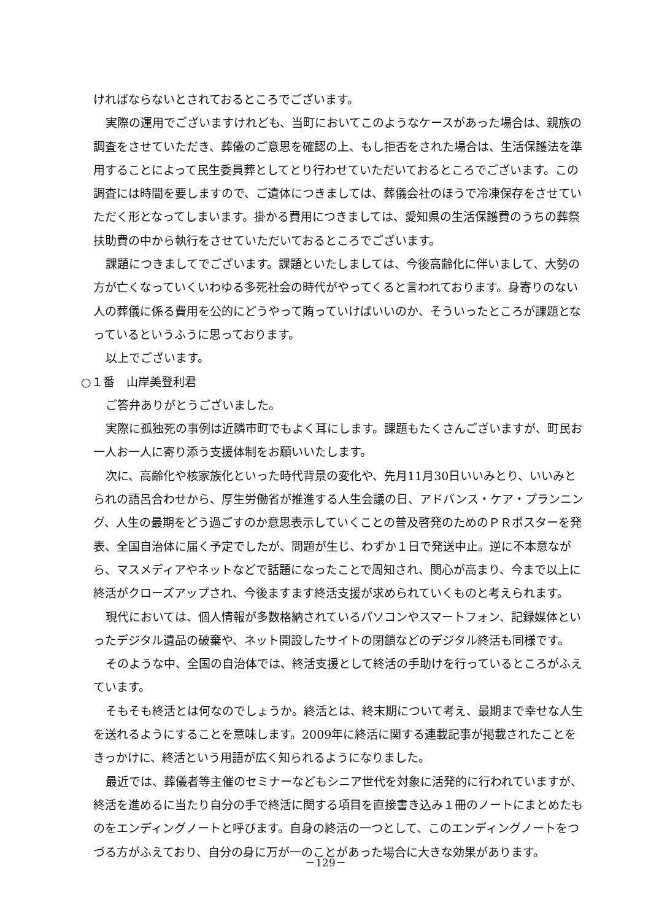ければならないとされておるところでございます。
実際の運用でございますけれども、当町においてこのようなケースがあった場合は、親族の調査をさせていただき、葬儀のご意思を確認の上、もし拒否をされた場合は、生活保護法を準用することによって民生委員葬としてとり行わせていただいておるところでございます。この調査には時間を要しますので、ご遺体につきましては、葬儀会社のほうで冷凍保存をさせていただく形となってしまいます。掛かる費用につきましては、愛知県の生活保護費のうちの葬祭扶助費の中から執行をさせていただいておるところでございます。
課題につきましてでございます。課題といたしましては、今後高齢化に伴いまして、大勢の方が亡くなっていくいわゆる多死社会の時代がやってくると言われております。身寄りのない人の葬儀に係る費用を公的にどうやって賄っていけばいいのか、そういったところが課題となっているというふうに思っております。
以上でございます。
○１番　山岸美登利君
ご答弁ありがとうございました。
実際に孤独死の事例は近隣市町でもよく耳にします。課題もたくさんございますが、町民お一人お一人に寄り添う支援体制をお願いいたします。
次に、高齢化や核家族化といった時代背景の変化や、先月11月30日いいみとり、いいみとられの語呂合わせから、厚生労働省が推進する人生会議の日、アドバンス・ケア・プランニング、人生の最期をどう過ごすのか意思表示していくことの普及啓発のためのＰＲポスターを発表、全国自治体に届く予定でしたが、問題が生じ、わずか１日で発送中止。逆に不本意ながら、マスメディアやネットなどで話題になったことで周知され、関心が高まり、今まで以上に終活がクローズアップされ、今後ますます終活支援が求められていくものと考えられます。
現代においては、個人情報が多数格納されているパソコンやスマートフォン、記録媒体といったデジタル遺品の破棄や、ネット開設したサイトの閉鎖などのデジタル終活も同様です。
そのような中、全国の自治体では、終活支援として終活の手助けを行っているところがふえています。
そもそも終活とは何なのでしょうか。終活とは、終末期について考え、最期まで幸せな人生を送れるようにすることを意味します。2009年に終活に関する連載記事が掲載されたことをきっかけに、終活という用語が広く知られるようになりました。
最近では、葬儀者等主催のセミナーなどもシニア世代を対象に活発的に行われていますが、終活を進めるに当たり自分の手で終活に関する項目を直接書き込み１冊のノートにまとめたものをエンディングノートと呼びます。自身の終活の一つとして、このエンディングノートをつづる方がふえており、自分の身に万が一のことがあった場合に大きな効果があります。
－129－